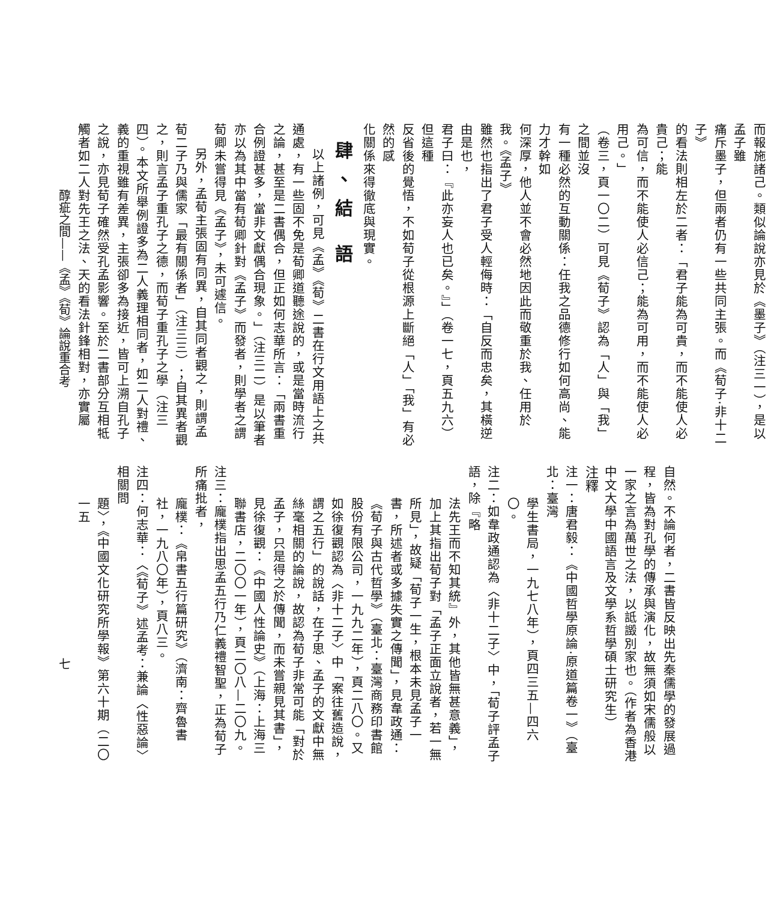而報施諸己。類似論說亦見於《墨子》（注三一），是以孟子雖
痛斥墨子，但兩者仍有一些共同主張。而《荀子‧非十二子》
的看法則相左於二者：「君子能為可貴，而不能使人必貴己；能
為可信，而不能使人必信己；能為可用，而不能使人必用己。」
（卷三，頁一〇二）可見《荀子》認為「人」與「我」之間並沒
有一種必然的互動關係：任我之品德修行如何高尚、能力才幹如
何深厚，他人並不會必然地因此而敬重於我、任用於我。《孟子》
雖然也指出了君子受人輕侮時：「自反而忠矣，其橫逆由是也，
君子曰：『此亦妄人也已矣。』」（卷一七，頁五九六）但這種
反省後的覺悟，不如荀子從根源上斷絕「人」「我」有必然的感
化關係來得徹底與現實。
肆、結 語
以上諸例，可見《孟》《荀》二書在行文用語上之共通處，有一些固不免是荀卿道聽途說的，或是當時流行之論，甚至是二書偶合，但正如何志華所言：「兩書重合例證甚多，當非文獻偶合現象。」（注三二）是以筆者亦以為其中當有荀卿針對《孟子》而發者，則學者之謂荀卿未嘗得見《孟子》，未可遽信。
另外，孟荀主張固有同異，自其同者觀之，則謂孟荀二子乃與儒家「最有關係者」（注三三）；自其異者觀之，則言孟子重孔子之德，而荀子重孔子之學（注三四）。本文所舉例證多為二人義理相同者，如二人對禮、義的重視雖有差異，主張卻多為接近，皆可上溯自孔子之說，亦見荀子確然受孔孟影響。至於二書部分互相牴觸者如二人對先王之法、天的看法針鋒相對，亦實屬
自然。不論何者，二書皆反映出先秦儒學的發展過程，皆為對孔學的傳承與演化，故無須如宋儒般以一家之言為萬世之法，以詆譭別家也。（作者為香港中文大學中國語言及文學系哲學碩士研究生）
注釋
注一：唐君毅：《中國哲學原論‧原道篇卷一》（臺北：臺灣
學生書局，一九七八年），頁四三五—四六〇。
注二：如韋政通認為〈非十二子〉中，「荀子評孟子語，除『略
法先王而不知其統』外，其他皆無甚意義」，加上其指出荀子對「孟子正面立說者，若一無所見」，故疑「荀子一生，根本未見孟子一書，所述者或多據失實之傳聞」，見韋政通：《荀子與古代哲學》（臺北：臺灣商務印書館股份有限公司，一九九二年），頁二八〇。又如徐復觀認為〈非十二子〉中「案往舊造說，謂之五行」的說話，在子思、孟子的文獻中無絲毫相關的論說，故認為荀子非常可能「對於孟子，只是得之於傳聞，而未嘗親見其書」，見徐復觀：《中國人性論史》（上海：上海三聯書店，二〇〇一年），頁二〇八—二〇九。
注三：龐樸指出思孟五行乃仁義禮智聖，正為荀子所痛批者，
龐樸：《帛書五行篇研究》（濟南：齊魯書社，一九八〇年），頁八三。
注四：何志華：〈《荀子》述孟考：兼論〈性惡論〉相關問
題〉，《中國文化研究所學報》第六十期（二〇一五
醇疵之間——《孟》《荀》論說重合考 七